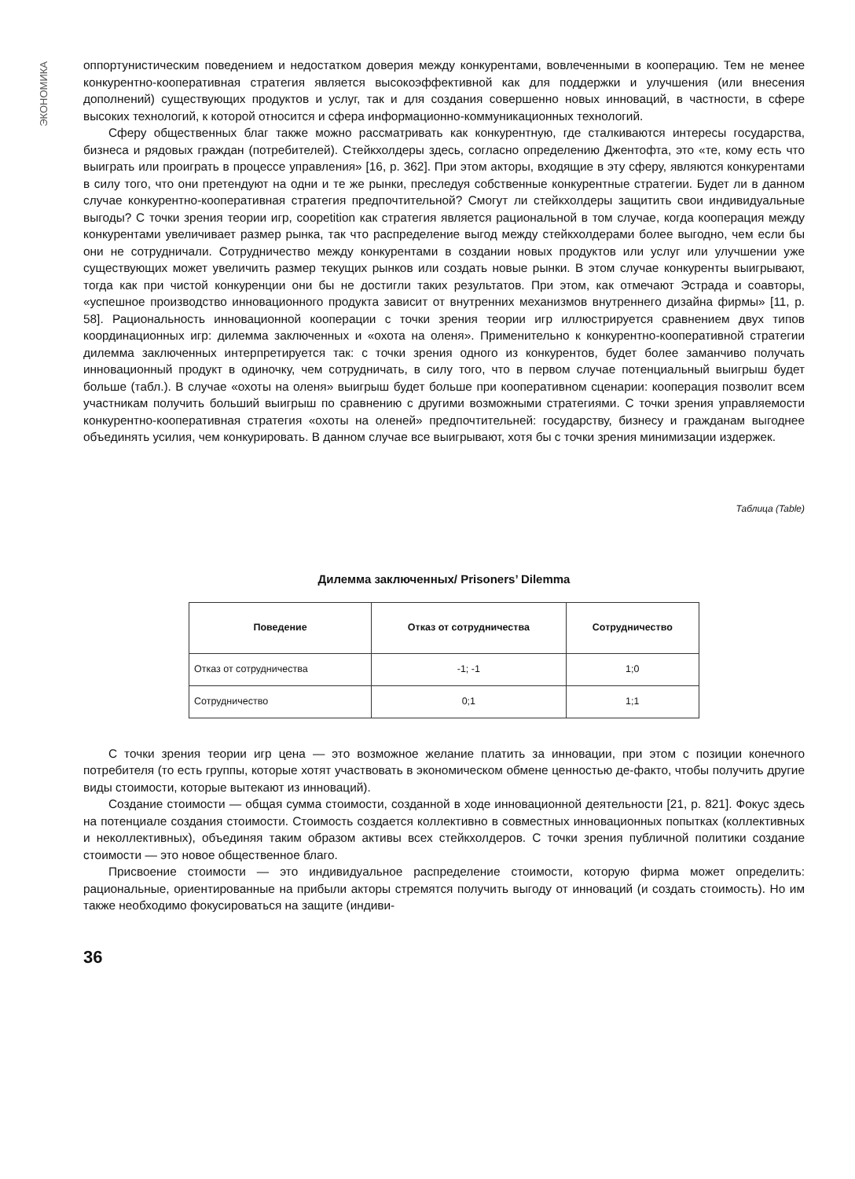ЭКОНОМИКА
оппортунистическим поведением и недостатком доверия между конкурентами, вовлеченными в кооперацию. Тем не менее конкурентно-кооперативная стратегия является высокоэффективной как для поддержки и улучшения (или внесения дополнений) существующих продуктов и услуг, так и для создания совершенно новых инноваций, в частности, в сфере высоких технологий, к которой относится и сфера информационно-коммуникационных технологий.
Сферу общественных благ также можно рассматривать как конкурентную, где сталкиваются интересы государства, бизнеса и рядовых граждан (потребителей). Стейкхолдеры здесь, согласно определению Джентофта, это «те, кому есть что выиграть или проиграть в процессе управления» [16, p. 362]. При этом акторы, входящие в эту сферу, являются конкурентами в силу того, что они претендуют на одни и те же рынки, преследуя собственные конкурентные стратегии. Будет ли в данном случае конкурентно-кооперативная стратегия предпочтительной? Смогут ли стейкхолдеры защитить свои индивидуальные выгоды? С точки зрения теории игр, coopetition как стратегия является рациональной в том случае, когда кооперация между конкурентами увеличивает размер рынка, так что распределение выгод между стейкхолдерами более выгодно, чем если бы они не сотрудничали. Сотрудничество между конкурентами в создании новых продуктов или услуг или улучшении уже существующих может увеличить размер текущих рынков или создать новые рынки. В этом случае конкуренты выигрывают, тогда как при чистой конкуренции они бы не достигли таких результатов. При этом, как отмечают Эстрада и соавторы, «успешное производство инновационного продукта зависит от внутренних механизмов внутреннего дизайна фирмы» [11, p. 58]. Рациональность инновационной кооперации с точки зрения теории игр иллюстрируется сравнением двух типов координационных игр: дилемма заключенных и «охота на оленя». Применительно к конкурентно-кооперативной стратегии дилемма заключенных интерпретируется так: с точки зрения одного из конкурентов, будет более заманчиво получать инновационный продукт в одиночку, чем сотрудничать, в силу того, что в первом случае потенциальный выигрыш будет больше (табл.). В случае «охоты на оленя» выигрыш будет больше при кооперативном сценарии: кооперация позволит всем участникам получить больший выигрыш по сравнению с другими возможными стратегиями. С точки зрения управляемости конкурентно-кооперативная стратегия «охоты на оленей» предпочтительней: государству, бизнесу и гражданам выгоднее объединять усилия, чем конкурировать. В данном случае все выигрывают, хотя бы с точки зрения минимизации издержек.
Таблица (Table)
Дилемма заключенных/ Prisoners’ Dilemma
| Поведение | Отказ от сотрудничества | Сотрудничество |
| --- | --- | --- |
| Отказ от сотрудничества | -1; -1 | 1;0 |
| Сотрудничество | 0;1 | 1;1 |
С точки зрения теории игр цена — это возможное желание платить за инновации, при этом с позиции конечного потребителя (то есть группы, которые хотят участвовать в экономическом обмене ценностью де-факто, чтобы получить другие виды стоимости, которые вытекают из инноваций).
Создание стоимости — общая сумма стоимости, созданной в ходе инновационной деятельности [21, p. 821]. Фокус здесь на потенциале создания стоимости. Стоимость создается коллективно в совместных инновационных попытках (коллективных и неколлективных), объединяя таким образом активы всех стейкхолдеров. С точки зрения публичной политики создание стоимости — это новое общественное благо.
Присвоение стоимости — это индивидуальное распределение стоимости, которую фирма может определить: рациональные, ориентированные на прибыли акторы стремятся получить выгоду от инноваций (и создать стоимость). Но им также необходимо фокусироваться на защите (индиви-
36